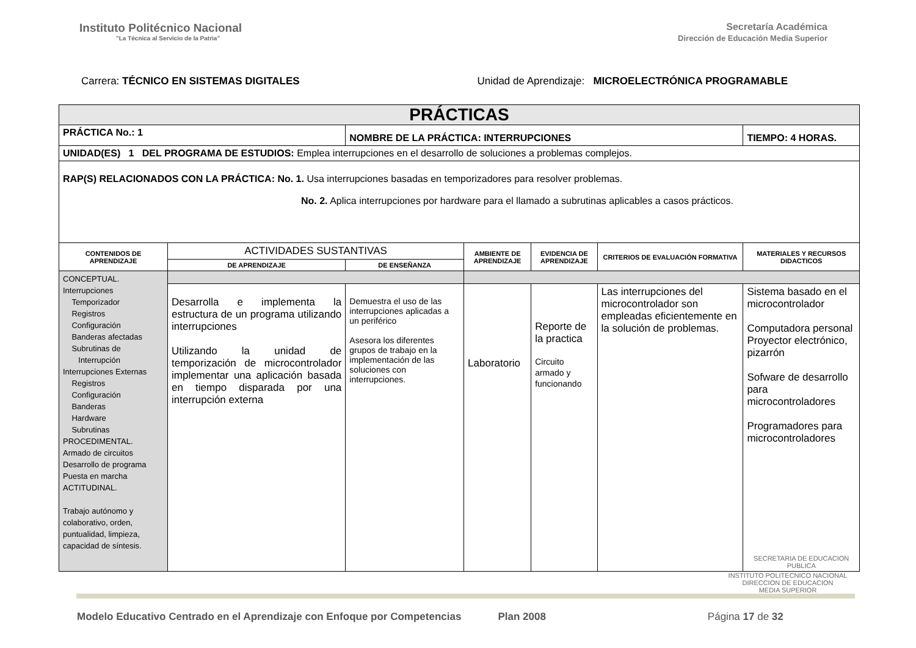Instituto Politécnico Nacional
"La Técnica al Servicio de la Patria"
Secretaría Académica
Dirección de Educación Media Superior
Carrera: TÉCNICO EN SISTEMAS DIGITALES
Unidad de Aprendizaje: MICROELECTRÓNICA PROGRAMABLE
| PRÁCTICAS | | | | | | |
| PRÁCTICA No.: 1 | | NOMBRE DE LA PRÁCTICA: INTERRUPCIONES | | | | TIEMPO: 4 HORAS. |
| UNIDAD(ES) 1 DEL PROGRAMA DE ESTUDIOS: Emplea interrupciones en el desarrollo de soluciones a problemas complejos. | | | | | | |
| RAP(S) RELACIONADOS CON LA PRÁCTICA: No. 1. Usa interrupciones basadas en temporizadores para resolver problemas. No. 2. Aplica interrupciones por hardware para el llamado a subrutinas aplicables a casos prácticos. | | | | | | |
| CONTENIDOS DE APRENDIZAJE | ACTIVIDADES SUSTANTIVAS | | AMBIENTE DE APRENDIZAJE | EVIDENCIA DE APRENDIZAJE | CRITERIOS DE EVALUACIÓN FORMATIVA | MATERIALES Y RECURSOS DIDACTICOS |
| | DE APRENDIZAJE | DE ENSEÑANZA | | | | |
| CONCEPTUAL. Interrupciones Temporizador Registros Configuración Banderas afectadas Subrutinas de Interrupción Interrupciones Externas Registros Configuración Banderas Hardware Subrutinas PROCEDIMENTAL. Armado de circuitos Desarrollo de programa Puesta en marcha ACTITUDINAL. Trabajo autónomo y colaborativo, orden, puntualidad, limpieza, capacidad de síntesis. | | | | | | |
| | Desarrolla e implementa la estructura de un programa utilizando interrupciones Utilizando la unidad de temporización de microcontrolador implementar una aplicación basada en tiempo disparada por una interrupción externa | Demuestra el uso de las interrupciones aplicadas a un periférico Asesora los diferentes grupos de trabajo en la implementación de las soluciones con interrupciones. | Laboratorio | Reporte de la practica Circuito armado y funcionando | Las interrupciones del microcontrolador son empleadas eficientemente en la solución de problemas. | Sistema basado en el microcontrolador Computadora personal Proyector electrónico, pizarrón Sofware de desarrollo para microcontroladores Programadores para microcontroladores SECRETARIA DE EDUCACION PUBLICA |
INSTITUTO POLITECNICO NACIONAL
DIRECCION DE EDUCACION
MEDIA SUPERIOR
Modelo Educativo Centrado en el Aprendizaje con Enfoque por Competencias Plan 2008 Página 17 de 32